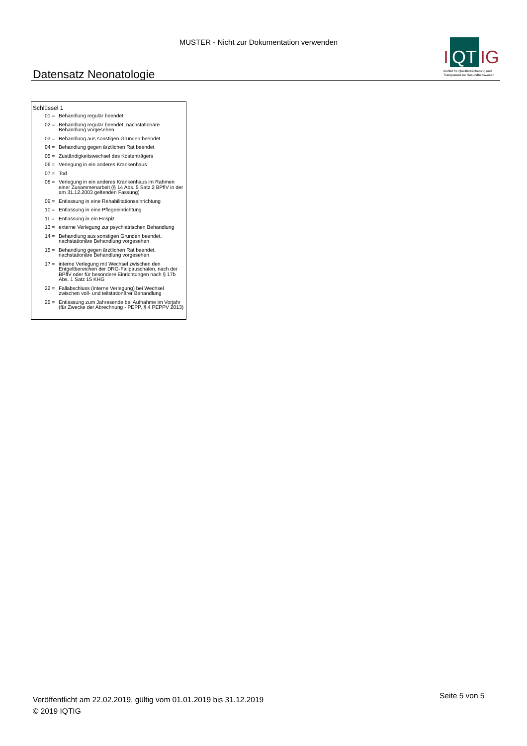MUSTER - Nicht zur Dokumentation verwenden
Datensatz Neonatologie
I QT IG
Institut für Qualitätssicherung und
Transparenz im Gesundheitswesen
Schlüssel 1
| 01 = | Behandlung regulär beendet |
| 02 = | Behandlung regulär beendet, nachstationäre Behandlung vorgesehen |
| 03 = | Behandlung aus sonstigen Gründen beendet |
| 04 = | Behandlung gegen ärztlichen Rat beendet |
| 05 = | Zuständigkeitswechsel des Kostenträgers |
| 06 = | Verlegung in ein anderes Krankenhaus |
| 07 = | Tod |
| 08 = | Verlegung in ein anderes Krankenhaus im Rahmen einer Zusammenarbeit (§ 14 Abs. 5 Satz 2 BPflV in der am 31.12.2003 geltenden Fassung) |
| 09 = | Entlassung in eine Rehabilitationseinrichtung |
| 10 = | Entlassung in eine Pflegeeinrichtung |
| 11 = | Entlassung in ein Hospiz |
| 13 = | externe Verlegung zur psychiatrischen Behandlung |
| 14 = | Behandlung aus sonstigen Gründen beendet, nachstationäre Behandlung vorgesehen |
| 15 = | Behandlung gegen ärztlichen Rat beendet, nachstationäre Behandlung vorgesehen |
| 17 = | interne Verlegung mit Wechsel zwischen den Entgeltbereichen der DRG-Fallpauschalen, nach der BPflV oder für besondere Einrichtungen nach § 17b Abs. 1 Satz 15 KHG |
| 22 = | Fallabschluss (interne Verlegung) bei Wechsel zwischen voll- und teilstationärer Behandlung |
| 25 = | Entlassung zum Jahresende bei Aufnahme im Vorjahr (für Zwecke der Abrechnung - PEPP, § 4 PEPPV 2013) |
Veröffentlicht am 22.02.2019, gültig vom 01.01.2019 bis 31.12.2019
© 2019 IQTIG
Seite 5 von 5